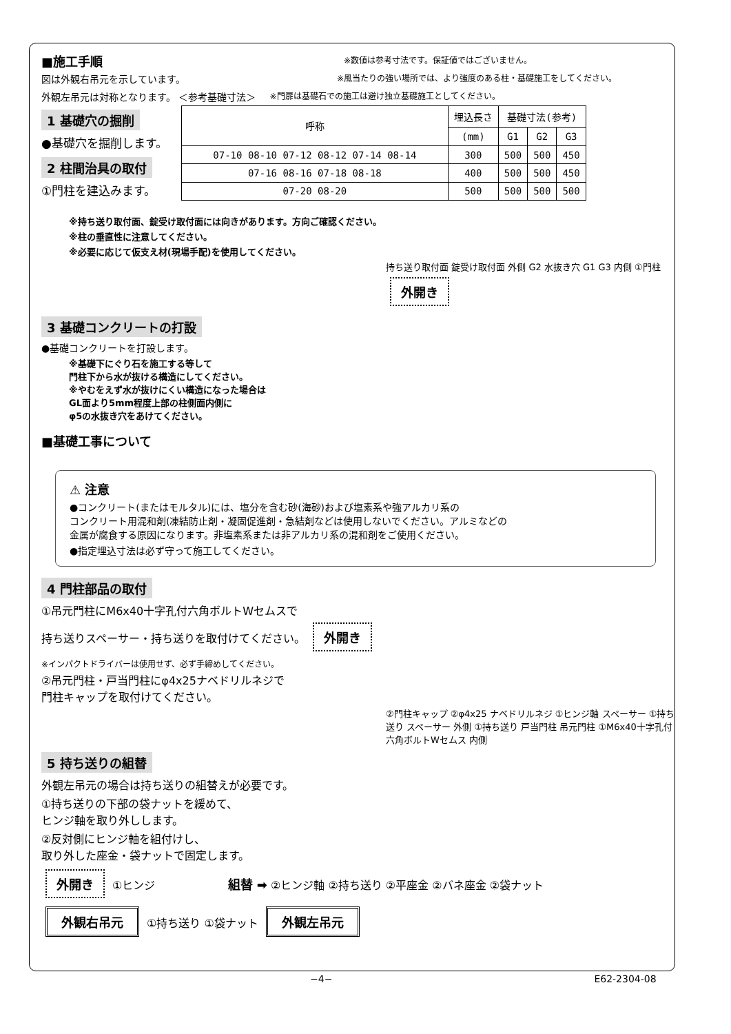■施工手順
※数値は参考寸法です。保証値ではございません。
図は外観右吊元を示しています。
※風当たりの強い場所では、より強度のある柱・基礎施工をしてください。
外観左吊元は対称となります。 ＜参考基礎寸法＞
※門扉は基礎石での施工は避け独立基礎施工としてください。
1 基礎穴の掘削
●基礎穴を掘削します。
2 柱間治具の取付
①門柱を建込みます。
| 呼称 | 埋込長さ | 基礎寸法(参考) | | |
| --- | --- | --- | --- | --- |
| | (mm) | G1 | G2 | G3 |
| 07-10 08-10 07-12 08-12 07-14 08-14 | 300 | 500 | 500 | 450 |
| 07-16 08-16 07-18 08-18 | 400 | 500 | 500 | 450 |
| 07-20 08-20 | 500 | 500 | 500 | 500 |
※持ち送り取付面、錠受け取付面には向きがあります。方向ご確認ください。
※柱の垂直性に注意してください。
※必要に応じて仮支え材(現場手配)を使用してください。
持ち送り取付面 錠受け取付面 外側 G2 水抜き穴 G1 G3 内側 ①門柱 外開き
3 基礎コンクリートの打設
●基礎コンクリートを打設します。
※基礎下にぐり石を施工する等して
門柱下から水が抜ける構造にしてください。
※やむをえず水が抜けにくい構造になった場合は
GL面より5mm程度上部の柱側面内側に
φ5の水抜き穴をあけてください。
■基礎工事について
⚠ 注意
●コンクリート(またはモルタル)には、塩分を含む砂(海砂)および塩素系や強アルカリ系の
コンクリート用混和剤(凍結防止剤・凝固促進剤・急結剤などは使用しないでください。アルミなどの
金属が腐食する原因になります。非塩素系または非アルカリ系の混和剤をご使用ください。
●指定埋込寸法は必ず守って施工してください。
4 門柱部品の取付
①吊元門柱にM6x40十字孔付六角ボルトWセムスで
持ち送りスペーサー・持ち送りを取付けてください。 外開き
※インパクトドライバーは使用せず、必ず手締めしてください。
②吊元門柱・戸当門柱にφ4x25ナベドリルネジで
門柱キャップを取付けてください。
②門柱キャップ ②φ4x25 ナベドリルネジ ①ヒンジ軸 スペーサー ①持ち送り スペーサー 外側 ①持ち送り 戸当門柱 吊元門柱 ①M6x40十字孔付 六角ボルトWセムス 内側
5 持ち送りの組替
外観左吊元の場合は持ち送りの組替えが必要です。
①持ち送りの下部の袋ナットを緩めて、
ヒンジ軸を取り外しします。
②反対側にヒンジ軸を組付けし、
取り外した座金・袋ナットで固定します。
外開き ①ヒンジ 組替 ➡ ②ヒンジ軸 ②持ち送り ②平座金 ②バネ座金 ②袋ナット
外観右吊元 ①持ち送り ①袋ナット 外観左吊元
−4− E62-2304-08